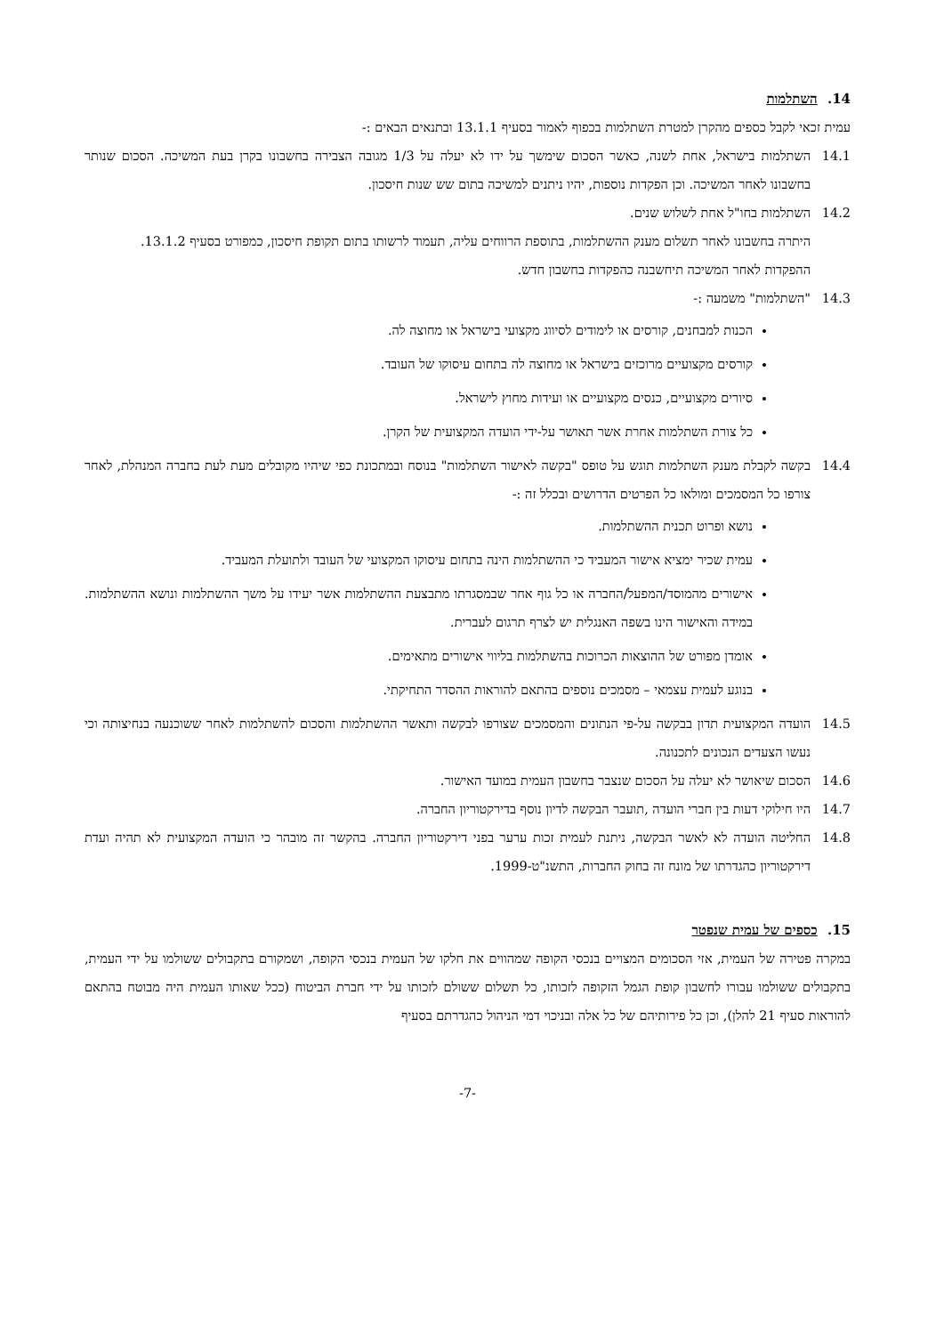14. השתלמות
עמית זכאי לקבל כספים מהקרן למטרת השתלמות בכפוף לאמור בסעיף 13.1.1 ובתנאים הבאים :-
14.1 השתלמות בישראל, אחת לשנה, כאשר הסכום שימשך על ידו לא יעלה על 1/3 מגובה הצבירה בחשבונו בקרן בעת המשיכה. הסכום שנותר בחשבונו לאחר המשיכה. וכן הפקדות נוספות, יהיו ניתנים למשיכה בתום שש שנות חיסכון.
14.2 השתלמות בחו"ל אחת לשלוש שנים.
היתרה בחשבונו לאחר תשלום מענק ההשתלמות, בתוספת הרווחים עליה, תעמוד לרשותו בתום תקופת חיסכון, כמפורט בסעיף 13.1.2.
ההפקדות לאחר המשיכה תיחשבנה כהפקדות בחשבון חדש.
14.3 "השתלמות" משמעה :-
הכנות למבחנים, קורסים או לימודים לסיווג מקצועי בישראל או מחוצה לה.
קורסים מקצועיים מרוכזים בישראל או מחוצה לה בתחום עיסוקו של העובד.
סיורים מקצועיים, כנסים מקצועיים או ועידות מחוץ לישראל.
כל צורת השתלמות אחרת אשר תאושר על-ידי הועדה המקצועית של הקרן.
14.4 בקשה לקבלת מענק השתלמות תוגש על טופס "בקשה לאישור השתלמות" בנוסח ובמתכונת כפי שיהיו מקובלים מעת לעת בחברה המנהלת, לאחר צורפו כל המסמכים ומולאו כל הפרטים הדרושים ובכלל זה :-
נושא ופרוט תכנית ההשתלמות.
עמית שכיר ימציא אישור המעביד כי ההשתלמות הינה בתחום עיסוקו המקצועי של העובד ולתועלת המעביד.
אישורים מהמוסד/המפעל/החברה או כל גוף אחר שבמסגרתו מתבצעת ההשתלמות אשר יעידו על משך ההשתלמות ונושא ההשתלמות. במידה והאישור הינו בשפה האנגלית יש לצרף תרגום לעברית.
אומדן מפורט של ההוצאות הכרוכות בהשתלמות בליווי אישורים מתאימים.
בנוגע לעמית עצמאי – מסמכים נוספים בהתאם להוראות ההסדר התחיקתי.
14.5 הועדה המקצועית תדון בבקשה על-פי הנתונים והמסמכים שצורפו לבקשה ותאשר ההשתלמות והסכום להשתלמות לאחר ששוכנעה בנחיצותה וכי נעשו הצעדים הנכונים לתכנונה.
14.6 הסכום שיאושר לא יעלה על הסכום שנצבר בחשבון העמית במועד האישור.
14.7 היו חילוקי דעות בין חברי הועדה ,תועבר הבקשה לדיון נוסף בדירקטוריון החברה.
14.8 החליטה הועדה לא לאשר הבקשה, ניתנת לעמית זכות ערער בפני דירקטוריון החברה. בהקשר זה מובהר כי הועדה המקצועית לא תהיה ועדת דירקטוריון כהגדרתו של מונח זה בחוק החברות, התשנ"ט-1999.
15. כספים של עמית שנפטר
במקרה פטירה של העמית, אזי הסכומים המצויים בנכסי הקופה שמהווים את חלקו של העמית בנכסי הקופה, ושמקורם בתקבולים ששולמו על ידי העמית, בתקבולים ששולמו עבורו לחשבון קופת הגמל הזקופה לזכותו, כל תשלום ששולם לזכותו על ידי חברת הביטוח (ככל שאותו העמית היה מבוטח בהתאם להוראות סעיף 21 להלן), וכן כל פירותיהם של כל אלה ובניכוי דמי הניהול כהגדרתם בסעיף
-7-